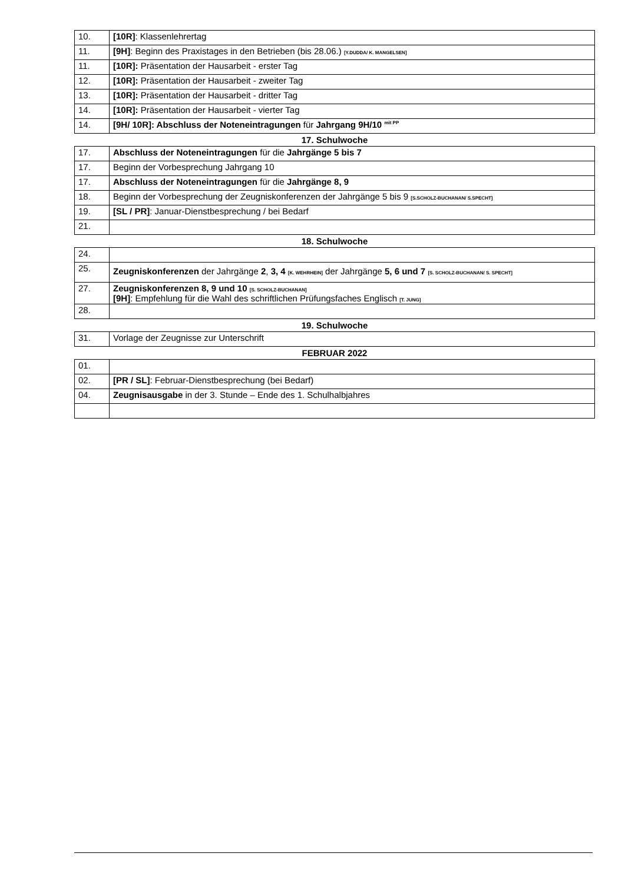| 10. | [10R] : Klassenlehrertag |
| 11. | [9H] : Beginn des Praxistages in den Betrieben (bis 28.06.) [Y.DUDDA/ K. MANGELSEN] |
| 11. | [10R]: Präsentation der Hausarbeit - erster Tag |
| 12. | [10R]: Präsentation der Hausarbeit - zweiter Tag |
| 13. | [10R]: Präsentation der Hausarbeit - dritter Tag |
| 14. | [10R]: Präsentation der Hausarbeit - vierter Tag |
| 14. | [9H/ 10R]: Abschluss der Noteneintragungen für Jahrgang 9H/10 <sup>mit PP</sup> |
17. Schulwoche
| 17. | Abschluss der Noteneintragungen für die Jahrgänge 5 bis 7 |
| 17. | Beginn der Vorbesprechung Jahrgang 10 |
| 17. | Abschluss der Noteneintragungen für die Jahrgänge 8, 9 |
| 18. | Beginn der Vorbesprechung der Zeugniskonferenzen der Jahrgänge 5 bis 9 [S.SCHOLZ-BUCHANAN/ S.SPECHT] |
| 19. | [SL / PR] : Januar-Dienstbesprechung / bei Bedarf |
| 21. | |
18. Schulwoche
| 24. | |
| 25. | Zeugniskonferenzen der Jahrgänge 2 , 3, 4 [K. WEHRHEIN] der Jahrgänge 5, 6 und 7 [S. SCHOLZ-BUCHANAN/ S. SPECHT] |
| 27. | Zeugniskonferenzen 8, 9 und 10 [S. SCHOLZ-BUCHANAN] [9H] : Empfehlung für die Wahl des schriftlichen Prüfungsfaches Englisch [T. JUNG] |
| 28. | |
19. Schulwoche
| 31. | Vorlage der Zeugnisse zur Unterschrift |
FEBRUAR 2022
| 01. | |
| 02. | [PR / SL] : Februar-Dienstbesprechung (bei Bedarf) |
| 04. | Zeugnisausgabe in der 3. Stunde – Ende des 1. Schulhalbjahres |